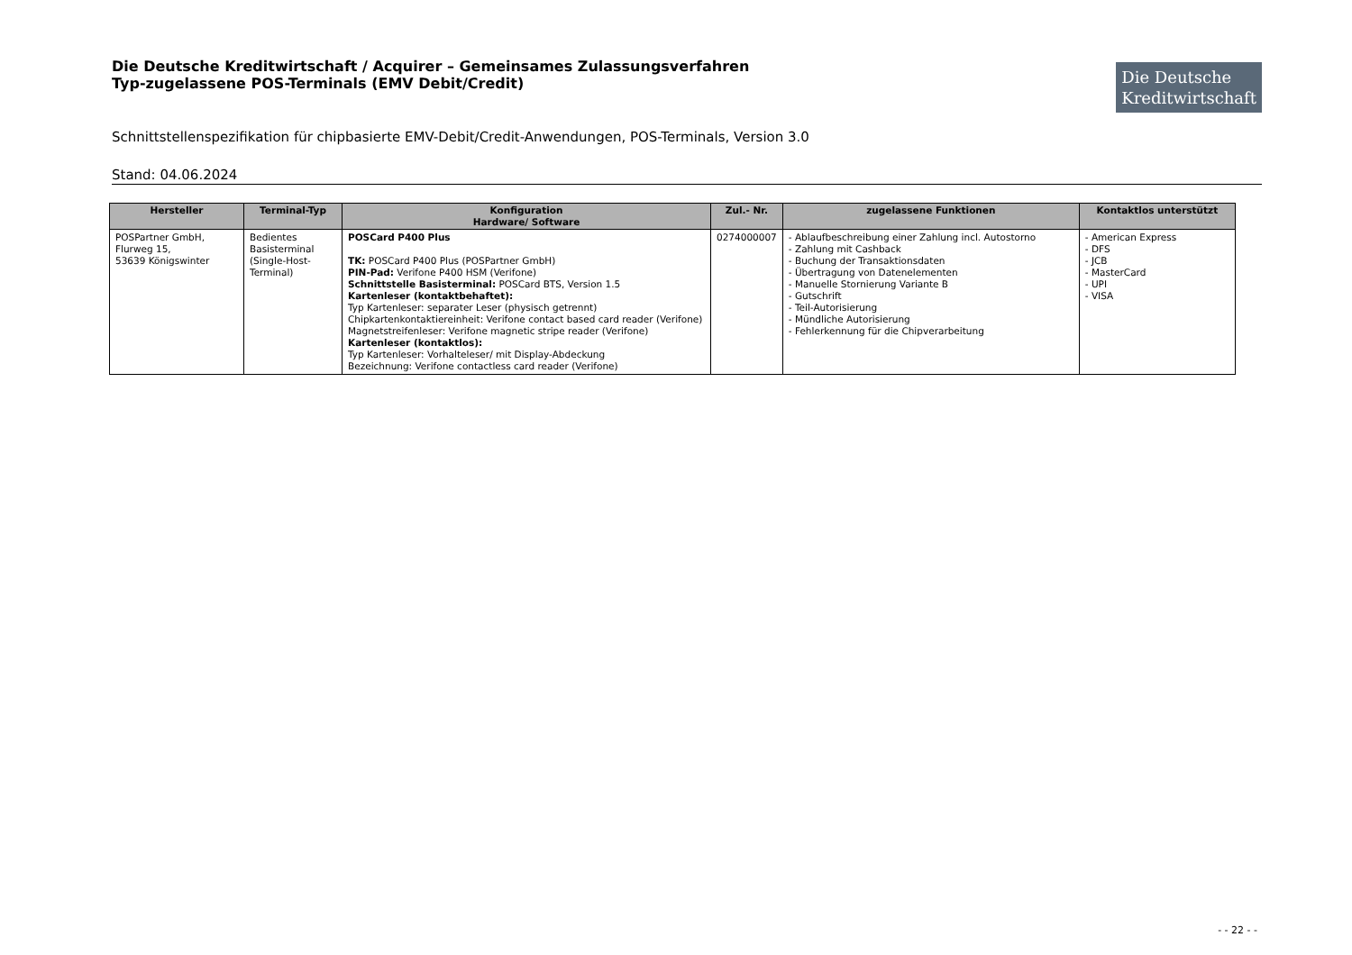Die Deutsche Kreditwirtschaft / Acquirer – Gemeinsames Zulassungsverfahren
Typ-zugelassene POS-Terminals (EMV Debit/Credit)
Die Deutsche
Kreditwirtschaft
Schnittstellenspezifikation für chipbasierte EMV-Debit/Credit-Anwendungen, POS-Terminals, Version 3.0
Stand: 04.06.2024
| Hersteller | Terminal-Typ | Konfiguration Hardware/ Software | Zul.- Nr. | zugelassene Funktionen | Kontaktlos unterstützt |
| --- | --- | --- | --- | --- | --- |
| POSPartner GmbH, Flurweg 15, 53639 Königswinter | Bedientes Basisterminal (Single-Host-Terminal) | POSCard P400 Plus TK: POSCard P400 Plus (POSPartner GmbH) PIN-Pad: Verifone P400 HSM (Verifone) Schnittstelle Basisterminal: POSCard BTS, Version 1.5 Kartenleser (kontaktbehaftet): Typ Kartenleser: separater Leser (physisch getrennt) Chipkartenkontaktiereinheit: Verifone contact based card reader (Verifone) Magnetstreifenleser: Verifone magnetic stripe reader (Verifone) Kartenleser (kontaktlos): Typ Kartenleser: Vorhalteleser/ mit Display-Abdeckung Bezeichnung: Verifone contactless card reader (Verifone) | 0274000007 | - Ablaufbeschreibung einer Zahlung incl. Autostorno - Zahlung mit Cashback - Buchung der Transaktionsdaten - Übertragung von Datenelementen - Manuelle Stornierung Variante B - Gutschrift - Teil-Autorisierung - Mündliche Autorisierung - Fehlerkennung für die Chipverarbeitung | - American Express - DFS - JCB - MasterCard - UPI - VISA |
- - 22 - -